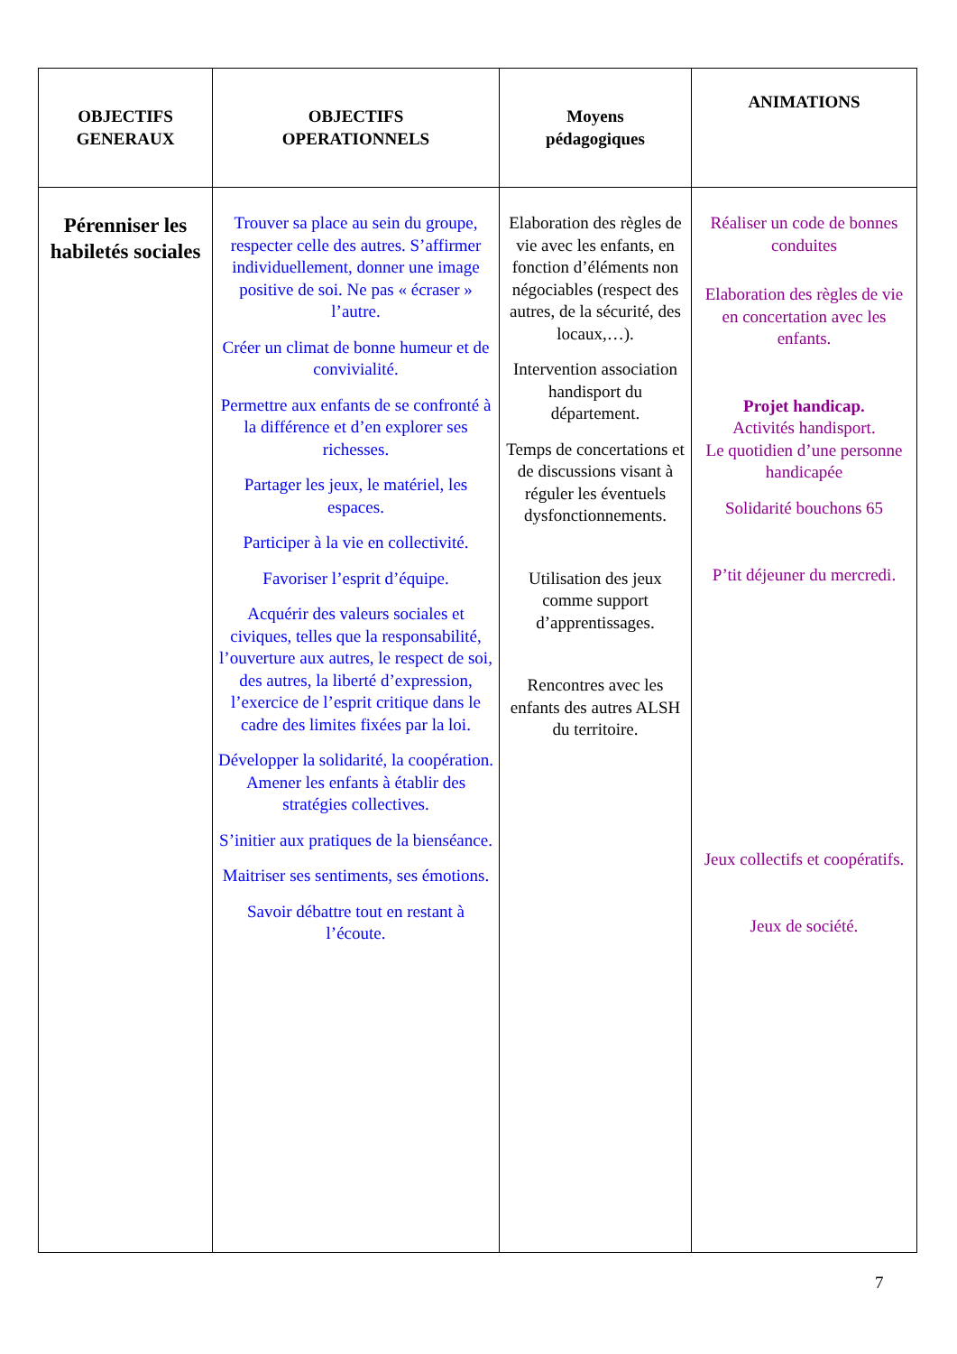| OBJECTIFS GENERAUX | OBJECTIFS OPERATIONNELS | Moyens pédagogiques | ANIMATIONS |
| --- | --- | --- | --- |
| Pérenniser les habiletés sociales | Trouver sa place au sein du groupe, respecter celle des autres. S’affirmer individuellement, donner une image positive de soi. Ne pas « écraser » l’autre. Créer un climat de bonne humeur et de convivialité. Permettre aux enfants de se confronté à la différence et d’en explorer ses richesses. Partager les jeux, le matériel, les espaces. Participer à la vie en collectivité. Favoriser l’esprit d’équipe. Acquérir des valeurs sociales et civiques, telles que la responsabilité, l’ouverture aux autres, le respect de soi, des autres, la liberté d’expression, l’exercice de l’esprit critique dans le cadre des limites fixées par la loi. Développer la solidarité, la coopération. Amener les enfants à établir des stratégies collectives. S’initier aux pratiques de la bienséance. Maitriser ses sentiments, ses émotions. Savoir débattre tout en restant à l’écoute. | Elaboration des règles de vie avec les enfants, en fonction d’éléments non négociables (respect des autres, de la sécurité, des locaux,…). Intervention association handisport du département. Temps de concertations et de discussions visant à réguler les éventuels dysfonctionnements. Utilisation des jeux comme support d’apprentissages. Rencontres avec les enfants des autres ALSH du territoire. | Réaliser un code de bonnes conduites Elaboration des règles de vie en concertation avec les enfants. Projet handicap. Activités handisport. Le quotidien d’une personne handicapée Solidarité bouchons 65 P’tit déjeuner du mercredi. Jeux collectifs et coopératifs. Jeux de société. |
7